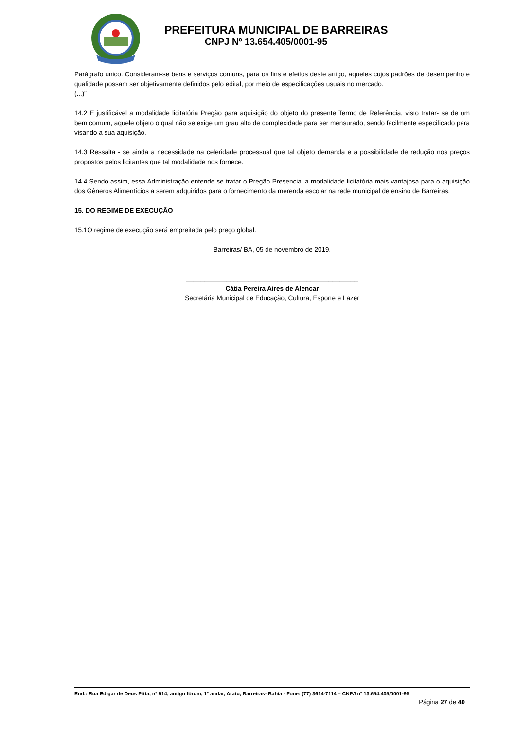PREFEITURA MUNICIPAL DE BARREIRAS
CNPJ Nº 13.654.405/0001-95
Parágrafo único. Consideram-se bens e serviços comuns, para os fins e efeitos deste artigo, aqueles cujos padrões de desempenho e qualidade possam ser objetivamente definidos pelo edital, por meio de especificações usuais no mercado.
(...)”
14.2 É justificável a modalidade licitatória Pregão para aquisição do objeto do presente Termo de Referência, visto tratar- se de um bem comum, aquele objeto o qual não se exige um grau alto de complexidade para ser mensurado, sendo facilmente especificado para visando a sua aquisição.
14.3 Ressalta - se ainda a necessidade na celeridade processual que tal objeto demanda e a possibilidade de redução nos preços propostos pelos licitantes que tal modalidade nos fornece.
14.4 Sendo assim, essa Administração entende se tratar o Pregão Presencial a modalidade licitatória mais vantajosa para o aquisição dos Gêneros Alimentícios a serem adquiridos para o fornecimento da merenda escolar na rede municipal de ensino de Barreiras.
15. DO REGIME DE EXECUÇÃO
15.1O regime de execução será empreitada pelo preço global.
Barreiras/ BA, 05 de novembro de 2019.
_______________________________________________
Cátia Pereira Aires de Alencar
Secretária Municipal de Educação, Cultura, Esporte e Lazer
End.: Rua Edigar de Deus Pitta, nº 914, antigo fórum, 1º andar, Aratu, Barreiras- Bahia - Fone: (77) 3614-7114 – CNPJ nº 13.654.405/0001-95
Página 27 de 40